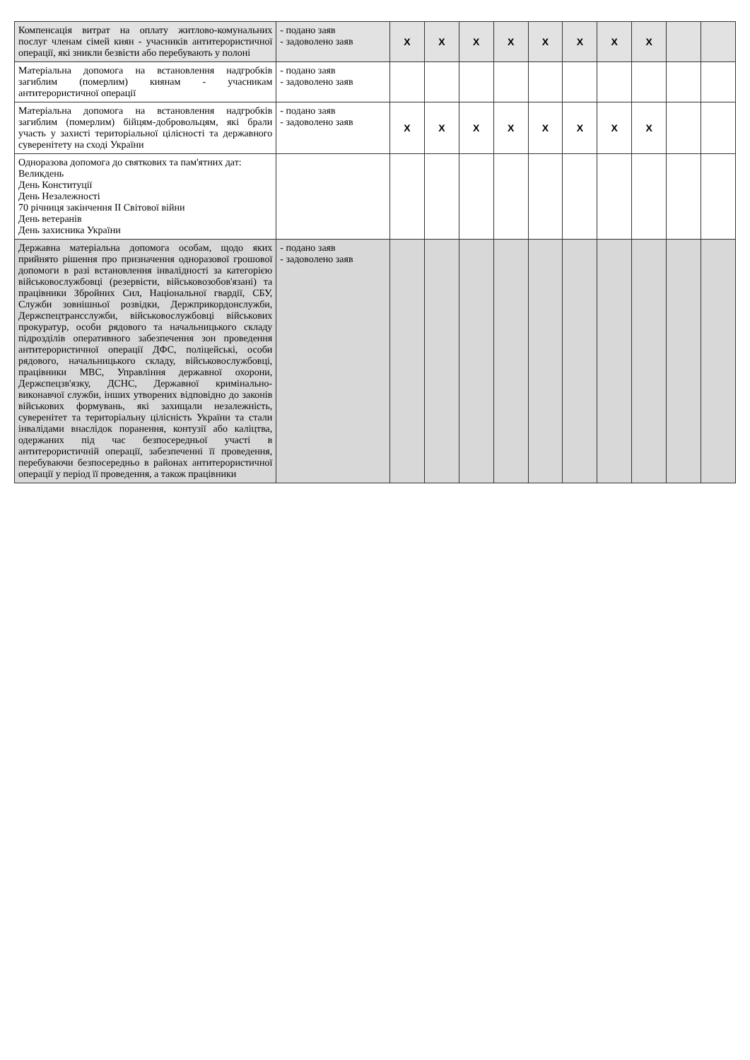| Компенсація витрат на оплату житлово-комунальних послуг членам сімей киян - учасників антитерористичної операції, які зникли безвісти або перебувають у полоні | - подано заяв - задоволено заяв | X | X | X | X | X | X | X | X | | |
| Матеріальна допомога на встановлення надгробків загиблим (померлим) киянам - учасникам антитерористичної операції | - подано заяв - задоволено заяв | | | | | | | | | | |
| Матеріальна допомога на встановлення надгробків загиблим (померлим) бійцям-добровольцям, які брали участь у захисті територіальної цілісності та державного суверенітету на сході України | - подано заяв - задоволено заяв | X | X | X | X | X | X | X | X | | |
| Одноразова допомога до святкових та пам'ятних дат: Великдень День Конституції День Незалежності 70 річниця закінчення II Світової війни День ветеранів День захисника України | | | | | | | | | | | |
| Державна матеріальна допомога особам, щодо яких прийнято рішення про призначення одноразової грошової допомоги в разі встановлення інвалідності за категорією військовослужбовці (резервісти, військовозобов'язані) та працівники Збройних Сил, Національної гвардії, СБУ, Служби зовнішньої розвідки, Держприкордонслужби, Держспецтрансслужби, військовослужбовці військових прокуратур, особи рядового та начальницького складу підрозділів оперативного забезпечення зон проведення антитерористичної операції ДФС, поліцейські, особи рядового, начальницького складу, військовослужбовці, працівники МВС, Управління державної охорони, Держспецзв'язку, ДСНС, Державної кримінально-виконавчої служби, інших утворених відповідно до законів військових формувань, які захищали незалежність, суверенітет та територіальну цілісність України та стали інвалідами внаслідок поранення, контузії або каліцтва, одержаних під час безпосередньої участі в антитерористичній операції, забезпеченні її проведення, перебуваючи безпосередньо в районах антитерористичної операції у період її проведення, а також працівники | - подано заяв - задоволено заяв | | | | | | | | | | |